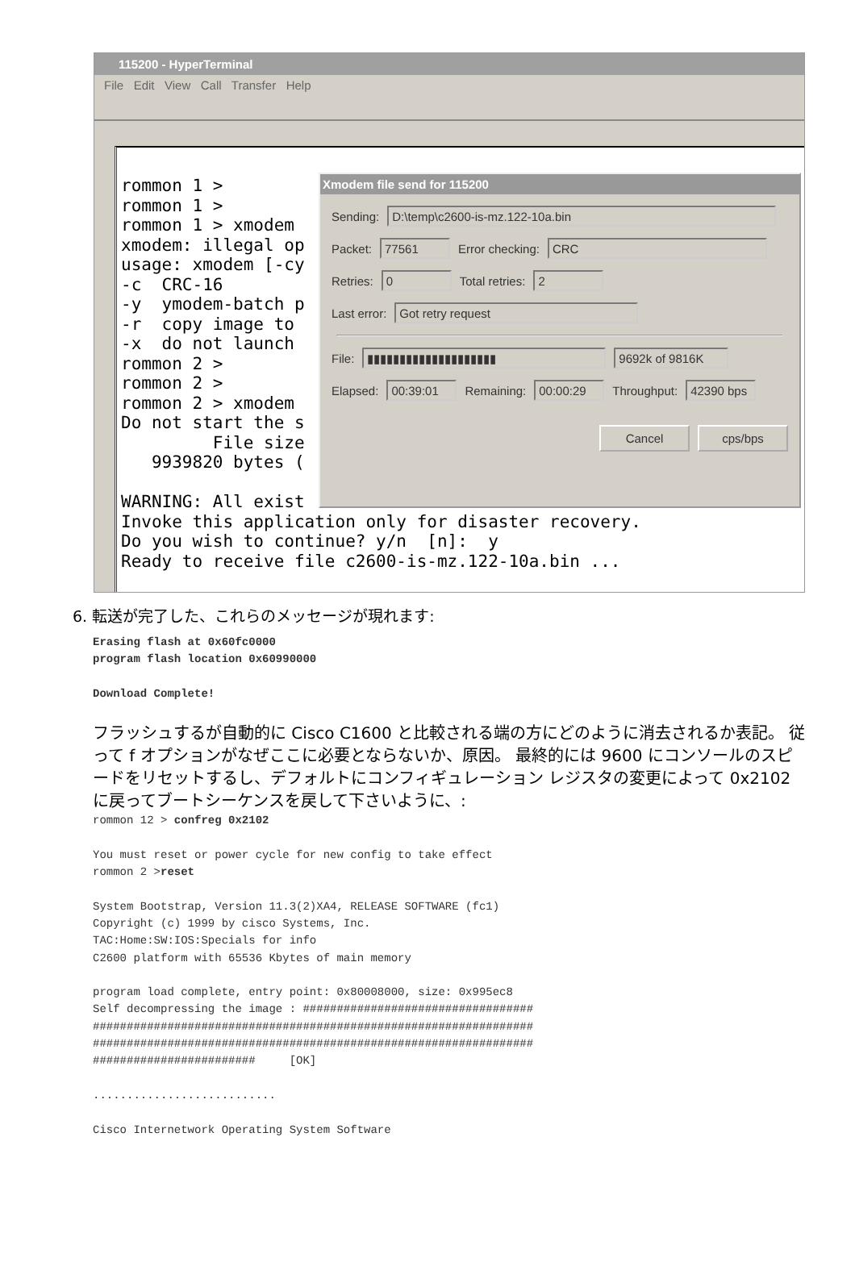115200 - HyperTerminal
File Edit View Call Transfer Help
rommon 1 >
rommon 1 >
rommon 1 > xmodem
xmodem: illegal op
usage: xmodem [-cy
-c  CRC-16
-y  ymodem-batch p
-r  copy image to
-x  do not launch
rommon 2 >
rommon 2 >
rommon 2 > xmodem
Do not start the s
         File size
   9939820 bytes (

WARNING: All exist
Invoke this application only for disaster recovery.
Do you wish to continue? y/n  [n]:  y
Ready to receive file c2600-is-mz.122-10a.bin ...
Xmodem file send for 115200
Sending: D:\temp\c2600-is-mz.122-10a.bin
Packet: 77561 Error checking: CRC
Retries: 0 Total retries: 2
Last error: Got retry request
File: ▮▮▮▮▮▮▮▮▮▮▮▮▮▮▮▮▮▮▮▮ 9692k of 9816K
Elapsed: 00:39:01 Remaining: 00:00:29 Throughput: 42390 bps
Cancel cps/bps
6. 転送が完了した、これらのメッセージが現れます:
Erasing flash at 0x60fc0000
program flash location 0x60990000

Download Complete!
フラッシュするが自動的に Cisco C1600 と比較される端の方にどのように消去されるか表記。 従って f オプションがなぜここに必要とならないか、原因。 最終的には 9600 にコンソールのスピードをリセットするし、デフォルトにコンフィギュレーション レジスタの変更によって 0x2102 に戻ってブートシーケンスを戻して下さいように、:
rommon 12 > confreg 0x2102

You must reset or power cycle for new config to take effect
rommon 2 >reset

System Bootstrap, Version 11.3(2)XA4, RELEASE SOFTWARE (fc1)
Copyright (c) 1999 by cisco Systems, Inc.
TAC:Home:SW:IOS:Specials for info
C2600 platform with 65536 Kbytes of main memory

program load complete, entry point: 0x80008000, size: 0x995ec8
Self decompressing the image : ##################################
#################################################################
#################################################################
########################     [OK]

...........................

Cisco Internetwork Operating System Software